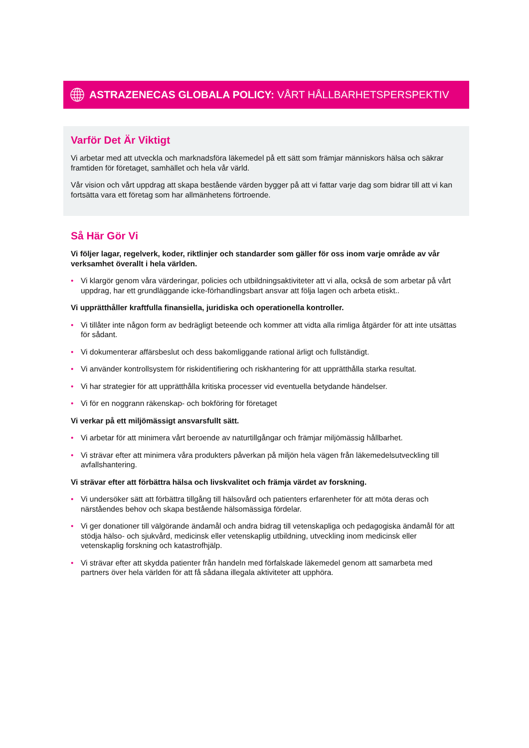ASTRAZENECAS GLOBALA POLICY: VÅRT HÅLLBARHETSPERSPEKTIV
Varför Det Är Viktigt
Vi arbetar med att utveckla och marknadsföra läkemedel på ett sätt som främjar människors hälsa och säkrar framtiden för företaget, samhället och hela vår värld.
Vår vision och vårt uppdrag att skapa bestående värden bygger på att vi fattar varje dag som bidrar till att vi kan fortsätta vara ett företag som har allmänhetens förtroende.
Så Här Gör Vi
Vi följer lagar, regelverk, koder, riktlinjer och standarder som gäller för oss inom varje område av vår verksamhet överallt i hela världen.
• Vi klargör genom våra värderingar, policies och utbildningsaktiviteter att vi alla, också de som arbetar på vårt uppdrag, har ett grundläggande icke-förhandlingsbart ansvar att följa lagen och arbeta etiskt..
Vi upprätthåller kraftfulla finansiella, juridiska och operationella kontroller.
• Vi tillåter inte någon form av bedrägligt beteende och kommer att vidta alla rimliga åtgärder för att inte utsättas för sådant.
• Vi dokumenterar affärsbeslut och dess bakomliggande rational ärligt och fullständigt.
• Vi använder kontrollsystem för riskidentifiering och riskhantering för att upprätthålla starka resultat.
• Vi har strategier för att upprätthålla kritiska processer vid eventuella betydande händelser.
• Vi för en noggrann räkenskap- och bokföring för företaget
Vi verkar på ett miljömässigt ansvarsfullt sätt.
• Vi arbetar för att minimera vårt beroende av naturtillgångar och främjar miljömässig hållbarhet.
• Vi strävar efter att minimera våra produkters påverkan på miljön hela vägen från läkemedelsutveckling till avfallshantering.
Vi strävar efter att förbättra hälsa och livskvalitet och främja värdet av forskning.
• Vi undersöker sätt att förbättra tillgång till hälsovård och patienters erfarenheter för att möta deras och närståendes behov och skapa bestående hälsomässiga fördelar.
• Vi ger donationer till välgörande ändamål och andra bidrag till vetenskapliga och pedagogiska ändamål för att stödja hälso- och sjukvård, medicinsk eller vetenskaplig utbildning, utveckling inom medicinsk eller vetenskaplig forskning och katastrofhjälp.
• Vi strävar efter att skydda patienter från handeln med förfalskade läkemedel genom att samarbeta med partners över hela världen för att få sådana illegala aktiviteter att upphöra.